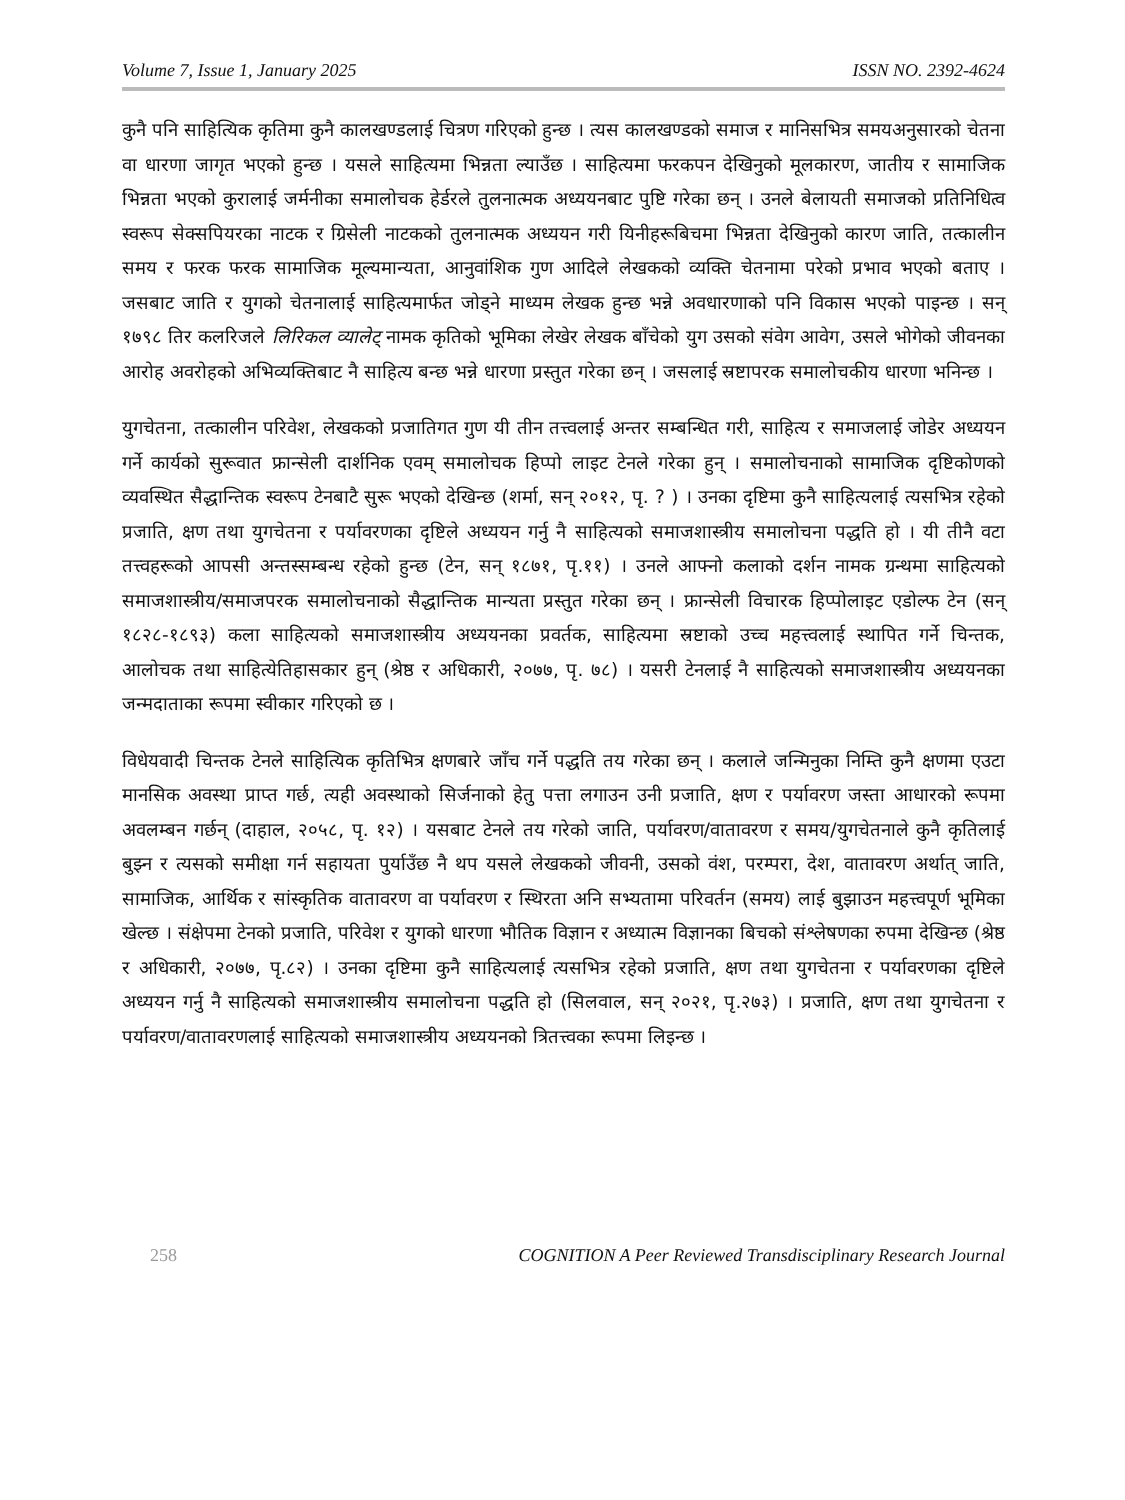Volume 7, Issue 1, January 2025 ISSN NO. 2392-4624
कुनै पनि साहित्यिक कृतिमा कुनै कालखण्डलाई चित्रण गरिएको हुन्छ । त्यस कालखण्डको समाज र मानिसभित्र समयअनुसारको चेतना वा धारणा जागृत भएको हुन्छ । यसले साहित्यमा भिन्नता ल्याउँछ । साहित्यमा फरकपन देखिनुको मूलकारण, जातीय र सामाजिक भिन्नता भएको कुरालाई जर्मनीका समालोचक हेर्डरले तुलनात्मक अध्ययनबाट पुष्टि गरेका छन् । उनले बेलायती समाजको प्रतिनिधित्व स्वरूप सेक्सपियरका नाटक र ग्रिसेली नाटकको तुलनात्मक अध्ययन गरी यिनीहरूबिचमा भिन्नता देखिनुको कारण जाति, तत्कालीन समय र फरक फरक सामाजिक मूल्यमान्यता, आनुवांशिक गुण आदिले लेखकको व्यक्ति चेतनामा परेको प्रभाव भएको बताए । जसबाट जाति र युगको चेतनालाई साहित्यमार्फत जोड्ने माध्यम लेखक हुन्छ भन्ने अवधारणाको पनि विकास भएको पाइन्छ । सन् १७९८ तिर कलरिजले लिरिकल व्यालेट् नामक कृतिको भूमिका लेखेर लेखक बाँचेको युग उसको संवेग आवेग, उसले भोगेको जीवनका आरोह अवरोहको अभिव्यक्तिबाट नै साहित्य बन्छ भन्ने धारणा प्रस्तुत गरेका छन् । जसलाई स्रष्टापरक समालोचकीय धारणा भनिन्छ ।
युगचेतना, तत्कालीन परिवेश, लेखकको प्रजातिगत गुण यी तीन तत्त्वलाई अन्तर सम्बन्धित गरी, साहित्य र समाजलाई जोडेर अध्ययन गर्ने कार्यको सुरूवात फ्रान्सेली दार्शनिक एवम् समालोचक हिप्पो लाइट टेनले गरेका हुन् । समालोचनाको सामाजिक दृष्टिकोणको व्यवस्थित सैद्धान्तिक स्वरूप टेनबाटै सुरू भएको देखिन्छ (शर्मा, सन् २०१२, पृ. ? ) । उनका दृष्टिमा कुनै साहित्यलाई त्यसभित्र रहेको प्रजाति, क्षण तथा युगचेतना र पर्यावरणका दृष्टिले अध्ययन गर्नु नै साहित्यको समाजशास्त्रीय समालोचना पद्धति हो । यी तीनै वटा तत्त्वहरूको आपसी अन्तस्सम्बन्ध रहेको हुन्छ (टेन, सन् १८७१, पृ.११) । उनले आफ्नो कलाको दर्शन नामक ग्रन्थमा साहित्यको समाजशास्त्रीय/समाजपरक समालोचनाको सैद्धान्तिक मान्यता प्रस्तुत गरेका छन् । फ्रान्सेली विचारक हिप्पोलाइट एडोल्फ टेन (सन् १८२८-१८९३) कला साहित्यको समाजशास्त्रीय अध्ययनका प्रवर्तक, साहित्यमा स्रष्टाको उच्च महत्त्वलाई स्थापित गर्ने चिन्तक, आलोचक तथा साहित्येतिहासकार हुन् (श्रेष्ठ र अधिकारी, २०७७, पृ. ७८) । यसरी टेनलाई नै साहित्यको समाजशास्त्रीय अध्ययनका जन्मदाताका रूपमा स्वीकार गरिएको छ ।
विधेयवादी चिन्तक टेनले साहित्यिक कृतिभित्र क्षणबारे जाँच गर्ने पद्धति तय गरेका छन् । कलाले जन्मिनुका निम्ति कुनै क्षणमा एउटा मानसिक अवस्था प्राप्त गर्छ, त्यही अवस्थाको सिर्जनाको हेतु पत्ता लगाउन उनी प्रजाति, क्षण र पर्यावरण जस्ता आधारको रूपमा अवलम्बन गर्छन् (दाहाल, २०५८, पृ. १२) । यसबाट टेनले तय गरेको जाति, पर्यावरण/वातावरण र समय/युगचेतनाले कुनै कृतिलाई बुझ्न र त्यसको समीक्षा गर्न सहायता पुर्याउँछ नै थप यसले लेखकको जीवनी, उसको वंश, परम्परा, देश, वातावरण अर्थात् जाति, सामाजिक, आर्थिक र सांस्कृतिक वातावरण वा पर्यावरण र स्थिरता अनि सभ्यतामा परिवर्तन (समय) लाई बुझाउन महत्त्वपूर्ण भूमिका खेल्छ । संक्षेपमा टेनको प्रजाति, परिवेश र युगको धारणा भौतिक विज्ञान र अध्यात्म विज्ञानका बिचको संश्लेषणका रुपमा देखिन्छ (श्रेष्ठ र अधिकारी, २०७७, पृ.८२) । उनका दृष्टिमा कुनै साहित्यलाई त्यसभित्र रहेको प्रजाति, क्षण तथा युगचेतना र पर्यावरणका दृष्टिले अध्ययन गर्नु नै साहित्यको समाजशास्त्रीय समालोचना पद्धति हो (सिलवाल, सन् २०२१, पृ.२७३) । प्रजाति, क्षण तथा युगचेतना र पर्यावरण/वातावरणलाई साहित्यको समाजशास्त्रीय अध्ययनको त्रितत्त्वका रूपमा लिइन्छ ।
258 COGNITION A Peer Reviewed Transdisciplinary Research Journal